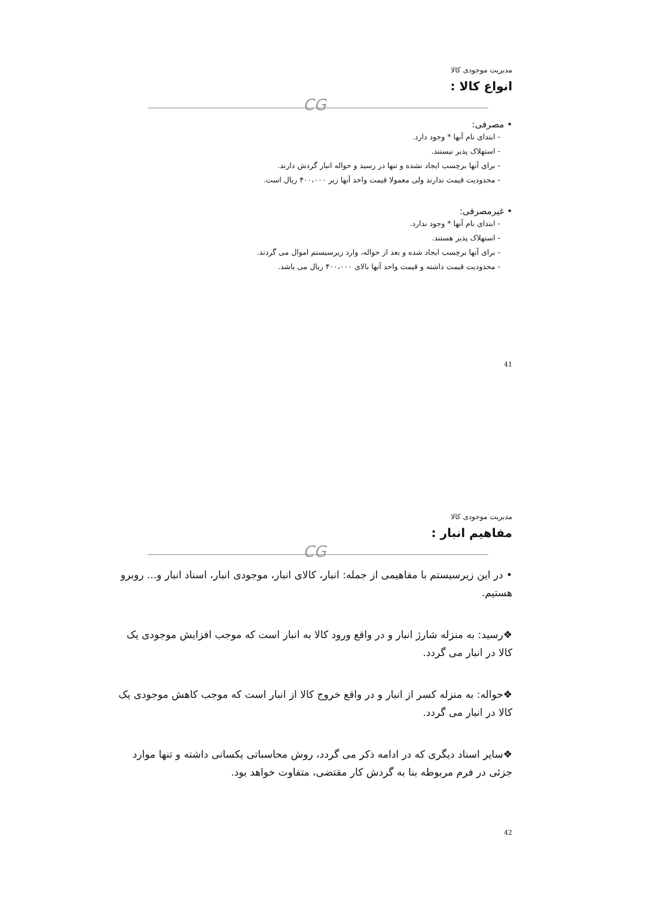مدیریت موجودی کالا
انواع کالا :
CG
• مصرفی:
- ابتدای نام آنها * وجود دارد.
- استهلاک پذیر نیستند.
- برای آنها برچسب ایجاد نشده و تنها در رسید و حواله انبار گردش دارند.
- محدودیت قیمت ندارند ولی معمولا قیمت واحد آنها زیر ۴۰۰،۰۰۰ ریال است.
• غیرمصرفی:
- ابتدای نام آنها * وجود ندارد.
- استهلاک پذیر هستند.
- برای آنها برچسب ایجاد شده و بعد از حواله، وارد زیرسیستم اموال می گردند.
- محدودیت قیمت داشته و قیمت واحد آنها بالای ۴۰۰،۰۰۰ ریال می باشد.
41
مدیریت موجودی کالا
مفاهیم انبار :
CG
• در این زیرسیستم با مفاهیمی از جمله: انبار، کالای انبار، موجودی انبار، اسناد انبار و... روبرو هستیم.
❖رسید: به منزله شارژ انبار و در واقع ورود کالا به انبار است که موجب افزایش موجودی یک کالا در انبار می گردد.
❖حواله: به منزله کسر از انبار و در واقع خروج کالا از انبار است که موجب کاهش موجودی یک کالا در انبار می گردد.
❖سایر اسناد دیگری که در ادامه ذکر می گردد، روش محاسباتی یکسانی داشته و تنها موارد جزئی در فرم مربوطه بنا به گردش کار مقتضی، متفاوت خواهد بود.
42